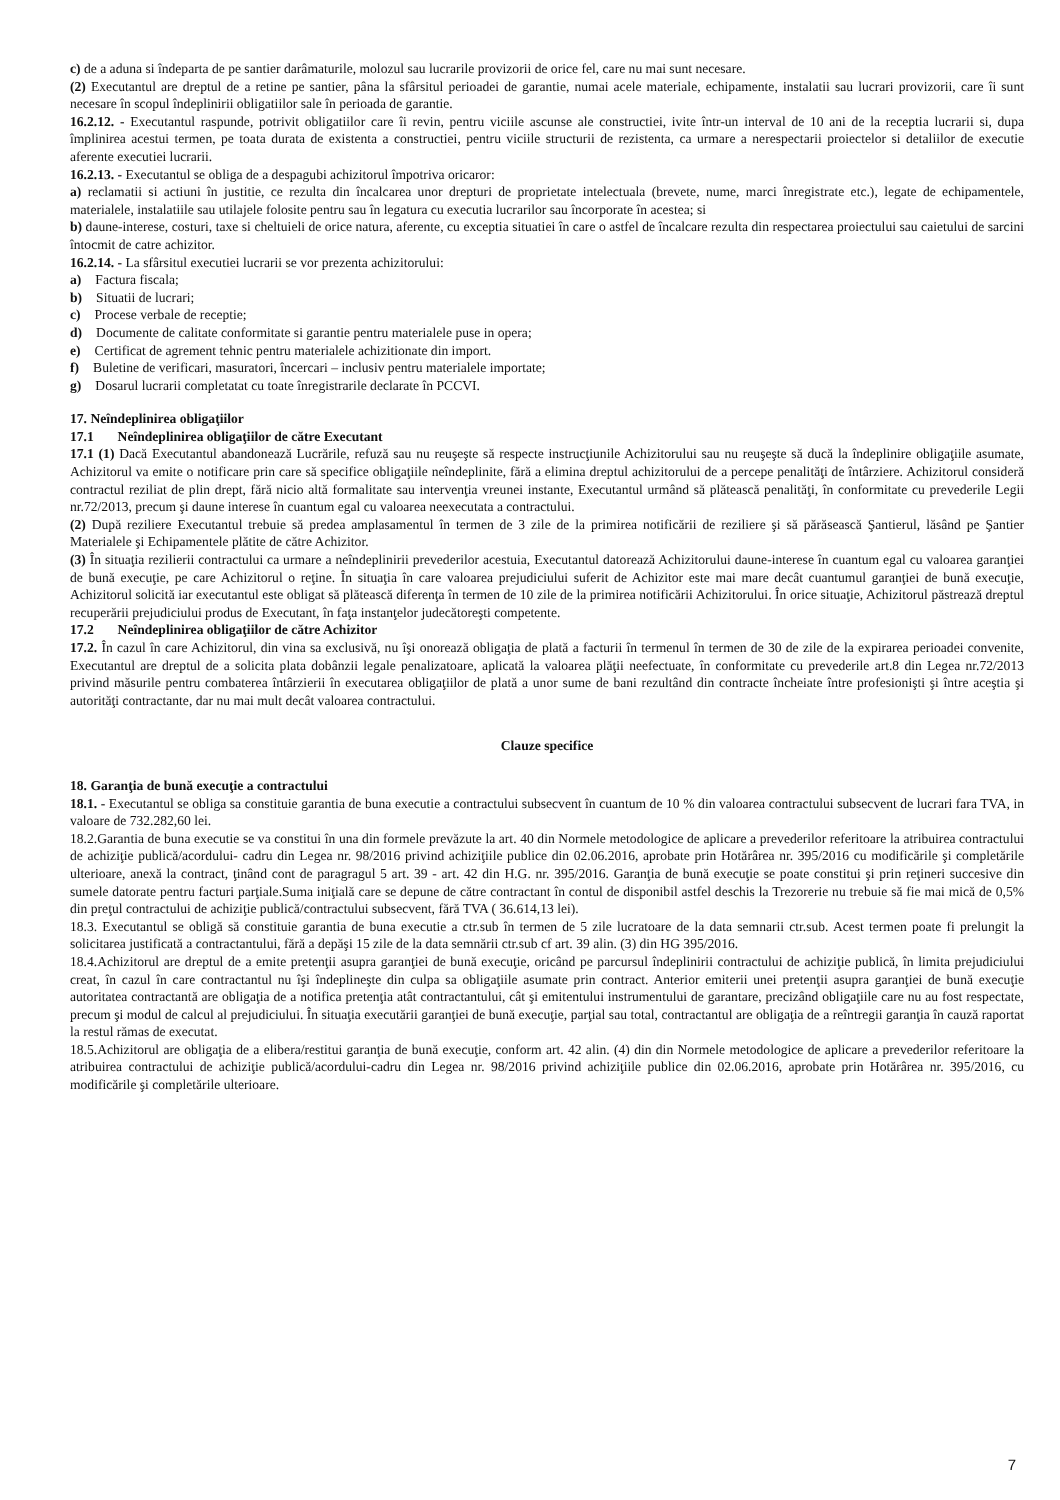c) de a aduna si îndeparta de pe santier darâmaturile, molozul sau lucrarile provizorii de orice fel, care nu mai sunt necesare.
(2) Executantul are dreptul de a retine pe santier, pâna la sfârsitul perioadei de garantie, numai acele materiale, echipamente, instalatii sau lucrari provizorii, care îi sunt necesare în scopul îndeplinirii obligatiilor sale în perioada de garantie.
16.2.12. - Executantul raspunde, potrivit obligatiilor care îi revin, pentru viciile ascunse ale constructiei, ivite într-un interval de 10 ani de la receptia lucrarii si, dupa împlinirea acestui termen, pe toata durata de existenta a constructiei, pentru viciile structurii de rezistenta, ca urmare a nerespectarii proiectelor si detaliilor de executie aferente executiei lucrarii.
16.2.13. - Executantul se obliga de a despagubi achizitorul împotriva oricaror:
a) reclamatii si actiuni în justitie, ce rezulta din încalcarea unor drepturi de proprietate intelectuala (brevete, nume, marci înregistrate etc.), legate de echipamentele, materialele, instalatiile sau utilajele folosite pentru sau în legatura cu executia lucrarilor sau încorporate în acestea; si
b) daune-interese, costuri, taxe si cheltuieli de orice natura, aferente, cu exceptia situatiei în care o astfel de încalcare rezulta din respectarea proiectului sau caietului de sarcini întocmit de catre achizitor.
16.2.14. - La sfârsitul executiei lucrarii se vor prezenta achizitorului:
a) Factura fiscala;
b) Situatii de lucrari;
c) Procese verbale de receptie;
d) Documente de calitate conformitate si garantie pentru materialele puse in opera;
e) Certificat de agrement tehnic pentru materialele achizitionate din import.
f) Buletine de verificari, masuratori, încercari – inclusiv pentru materialele importate;
g) Dosarul lucrarii completatat cu toate înregistrarile declarate în PCCVI.
17. Neîndeplinirea obligaţiilor
17.1 Neîndeplinirea obligaţiilor de către Executant
17.1 (1) Dacă Executantul abandonează Lucrările, refuză sau nu reuşeşte să respecte instrucţiunile Achizitorului sau nu reuşeşte să ducă la îndeplinire obligaţiile asumate, Achizitorul va emite o notificare prin care să specifice obligaţiile neîndeplinite, fără a elimina dreptul achizitorului de a percepe penalităţi de întârziere. Achizitorul consideră contractul reziliat de plin drept, fără nicio altă formalitate sau intervenţia vreunei instante, Executantul urmând să plătească penalităţi, în conformitate cu prevederile Legii nr.72/2013, precum şi daune interese în cuantum egal cu valoarea neexecutata a contractului.
(2) După reziliere Executantul trebuie să predea amplasamentul în termen de 3 zile de la primirea notificării de reziliere şi să părăsească Şantierul, lăsând pe Şantier Materialele şi Echipamentele plătite de către Achizitor.
(3) În situaţia rezilierii contractului ca urmare a neîndeplinirii prevederilor acestuia, Executantul datorează Achizitorului daune-interese în cuantum egal cu valoarea garanţiei de bună execuţie, pe care Achizitorul o reţine. În situaţia în care valoarea prejudiciului suferit de Achizitor este mai mare decât cuantumul garanţiei de bună execuţie, Achizitorul solicită iar executantul este obligat să plătească diferenţa în termen de 10 zile de la primirea notificării Achizitorului. În orice situaţie, Achizitorul păstrează dreptul recuperării prejudiciului produs de Executant, în faţa instanţelor judecătoreşti competente.
17.2 Neîndeplinirea obligaţiilor de către Achizitor
17.2. În cazul în care Achizitorul, din vina sa exclusivă, nu îşi onorează obligaţia de plată a facturii în termenul în termen de 30 de zile de la expirarea perioadei convenite, Executantul are dreptul de a solicita plata dobânzii legale penalizatoare, aplicată la valoarea plăţii neefectuate, în conformitate cu prevederile art.8 din Legea nr.72/2013 privind măsurile pentru combaterea întârzierii în executarea obligaţiilor de plată a unor sume de bani rezultând din contracte încheiate între profesionişti şi între aceştia şi autorităţi contractante, dar nu mai mult decât valoarea contractului.
Clauze specifice
18. Garanţia de bună execuţie a contractului
18.1. - Executantul se obliga sa constituie garantia de buna executie a contractului subsecvent în cuantum de 10 % din valoarea contractului subsecvent de lucrari fara TVA, in valoare de 732.282,60 lei.
18.2.Garantia de buna executie se va constitui în una din formele prevăzute la art. 40 din Normele metodologice de aplicare a prevederilor referitoare la atribuirea contractului de achiziţie publică/acordului- cadru din Legea nr. 98/2016 privind achiziţiile publice din 02.06.2016, aprobate prin Hotărârea nr. 395/2016 cu modificările şi completările ulterioare, anexă la contract, ţinând cont de paragragul 5 art. 39 - art. 42 din H.G. nr. 395/2016. Garanţia de bună execuţie se poate constitui şi prin reţineri succesive din sumele datorate pentru facturi parţiale.Suma iniţială care se depune de către contractant în contul de disponibil astfel deschis la Trezorerie nu trebuie să fie mai mică de 0,5% din preţul contractului de achiziţie publică/contractului subsecvent, fără TVA ( 36.614,13 lei).
18.3. Executantul se obligă să constituie garantia de buna executie a ctr.sub în termen de 5 zile lucratoare de la data semnarii ctr.sub. Acest termen poate fi prelungit la solicitarea justificată a contractantului, fără a depăşi 15 zile de la data semnării ctr.sub cf art. 39 alin. (3) din HG 395/2016.
18.4.Achizitorul are dreptul de a emite pretenţii asupra garanţiei de bună execuţie, oricând pe parcursul îndeplinirii contractului de achiziţie publică, în limita prejudiciului creat, în cazul în care contractantul nu îşi îndeplineşte din culpa sa obligaţiile asumate prin contract. Anterior emiterii unei pretenţii asupra garanţiei de bună execuţie autoritatea contractantă are obligaţia de a notifica pretenţia atât contractantului, cât şi emitentului instrumentului de garantare, precizând obligaţiile care nu au fost respectate, precum şi modul de calcul al prejudiciului. În situaţia executării garanţiei de bună execuţie, parţial sau total, contractantul are obligaţia de a reîntregii garanţia în cauză raportat la restul rămas de executat.
18.5.Achizitorul are obligaţia de a elibera/restitui garanţia de bună execuţie, conform art. 42 alin. (4) din din Normele metodologice de aplicare a prevederilor referitoare la atribuirea contractului de achiziţie publică/acordului-cadru din Legea nr. 98/2016 privind achiziţiile publice din 02.06.2016, aprobate prin Hotărârea nr. 395/2016, cu modificările şi completările ulterioare.
7